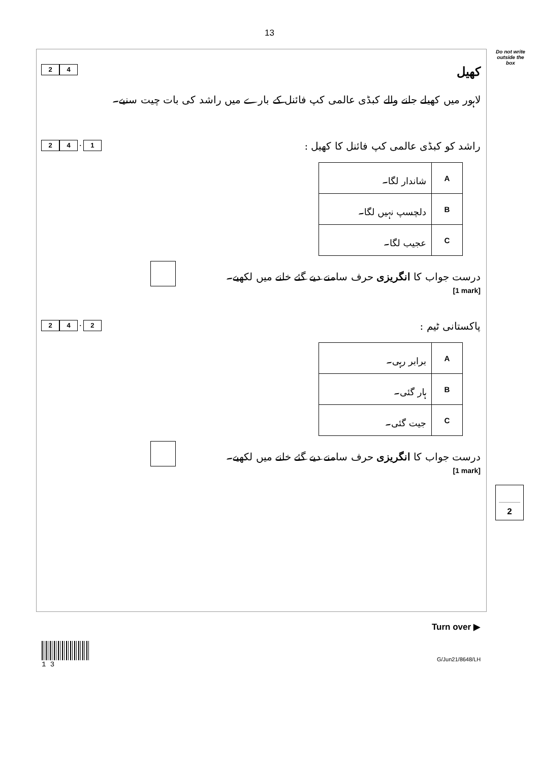13
Do not write outside the box
2 4
کھیل
لاہور میں کھیلے جانے والے کبڈی عالمی کپ فائنل کے بارے میں راشد کی بات چیت سنیے۔
2 4 . 1
راشد کو کبڈی عالمی کپ فائنل کا کھیل :
| A | شاندار لگا۔ |
| B | دلچسپ نہیں لگا۔ |
| C | عجیب لگا۔ |
درست جواب کا انگریزی حرف سامنے دیے گئے خانے میں لکھیے۔
[1 mark]
2 4 . 2
پاکستانی ٹیم :
| A | برابر رہی۔ |
| B | ہار گئی۔ |
| C | جیت گئی۔ |
درست جواب کا انگریزی حرف سامنے دیے گئے خانے میں لکھیے۔
[1 mark]
2
Turn over ▶
1 3
G/Jun21/8648/LH